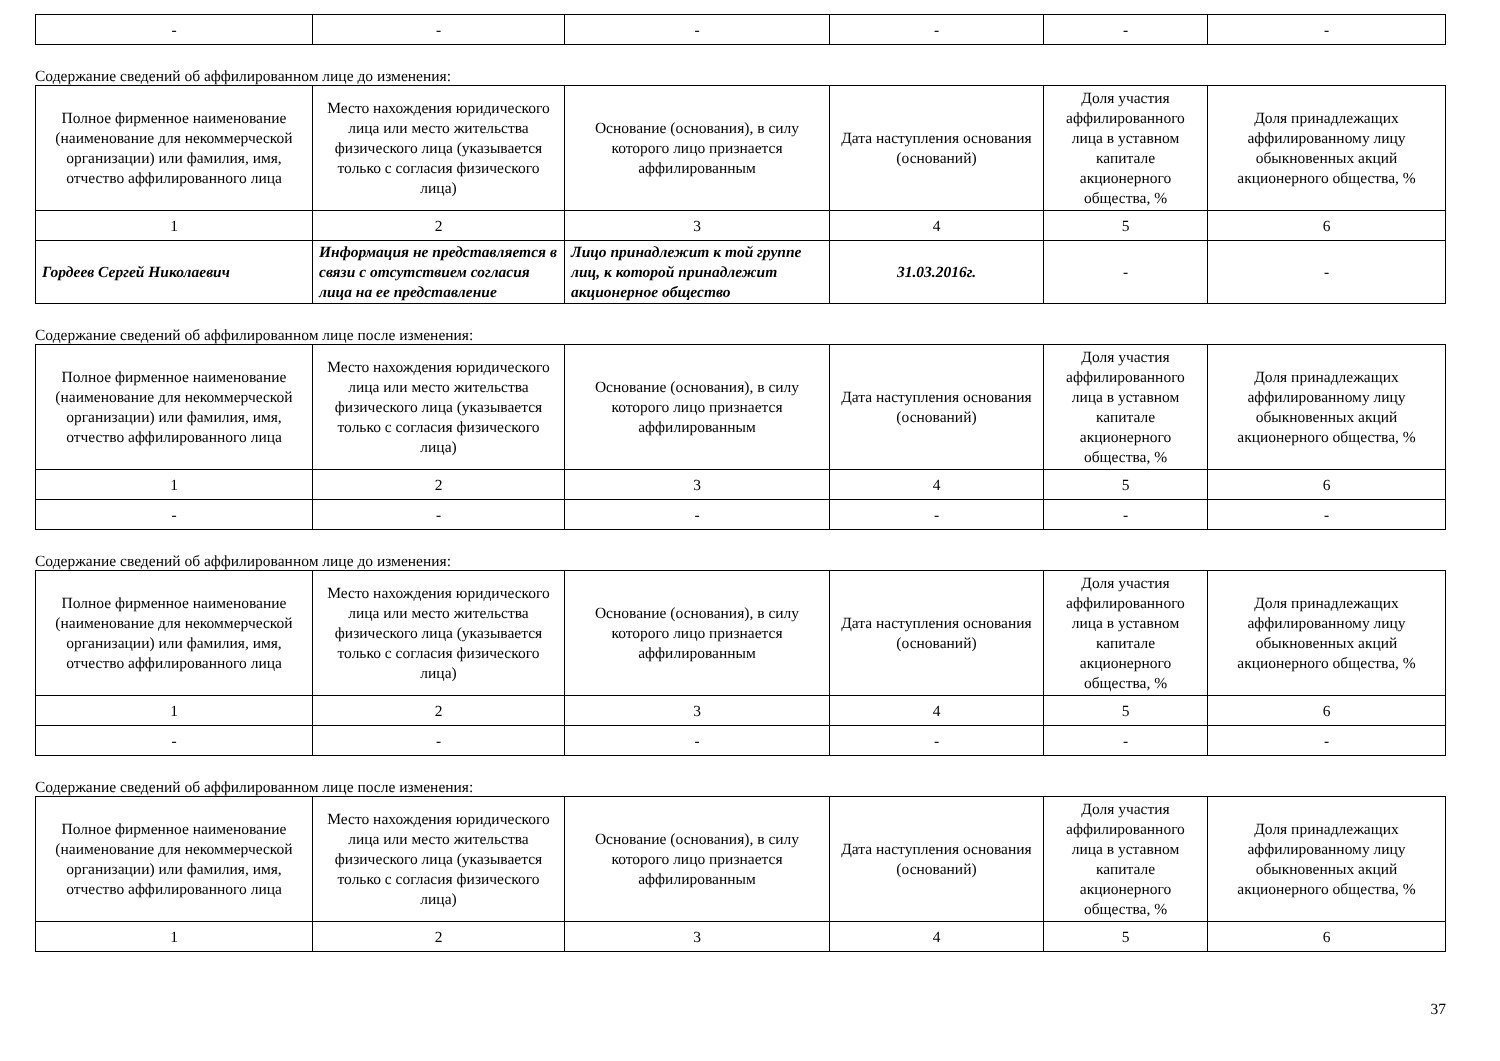| - | - | - | - | - | - |
Содержание сведений об аффилированном лице до изменения:
| Полное фирменное наименование (наименование для некоммерческой организации) или фамилия, имя, отчество аффилированного лица | Место нахождения юридического лица или место жительства физического лица (указывается только с согласия физического лица) | Основание (основания), в силу которого лицо признается аффилированным | Дата наступления основания (оснований) | Доля участия аффилированного лица в уставном капитале акционерного общества, % | Доля принадлежащих аффилированному лицу обыкновенных акций акционерного общества, % |
| 1 | 2 | 3 | 4 | 5 | 6 |
| Гордеев Сергей Николаевич | Информация не представляется в связи с отсутствием согласия лица на ее представление | Лицо принадлежит к той группе лиц, к которой принадлежит акционерное общество | 31.03.2016г. | - | - |
Содержание сведений об аффилированном лице после изменения:
| Полное фирменное наименование (наименование для некоммерческой организации) или фамилия, имя, отчество аффилированного лица | Место нахождения юридического лица или место жительства физического лица (указывается только с согласия физического лица) | Основание (основания), в силу которого лицо признается аффилированным | Дата наступления основания (оснований) | Доля участия аффилированного лица в уставном капитале акционерного общества, % | Доля принадлежащих аффилированному лицу обыкновенных акций акционерного общества, % |
| 1 | 2 | 3 | 4 | 5 | 6 |
| - | - | - | - | - | - |
Содержание сведений об аффилированном лице до изменения:
| Полное фирменное наименование (наименование для некоммерческой организации) или фамилия, имя, отчество аффилированного лица | Место нахождения юридического лица или место жительства физического лица (указывается только с согласия физического лица) | Основание (основания), в силу которого лицо признается аффилированным | Дата наступления основания (оснований) | Доля участия аффилированного лица в уставном капитале акционерного общества, % | Доля принадлежащих аффилированному лицу обыкновенных акций акционерного общества, % |
| 1 | 2 | 3 | 4 | 5 | 6 |
| - | - | - | - | - | - |
Содержание сведений об аффилированном лице после изменения:
| Полное фирменное наименование (наименование для некоммерческой организации) или фамилия, имя, отчество аффилированного лица | Место нахождения юридического лица или место жительства физического лица (указывается только с согласия физического лица) | Основание (основания), в силу которого лицо признается аффилированным | Дата наступления основания (оснований) | Доля участия аффилированного лица в уставном капитале акционерного общества, % | Доля принадлежащих аффилированному лицу обыкновенных акций акционерного общества, % |
| 1 | 2 | 3 | 4 | 5 | 6 |
37